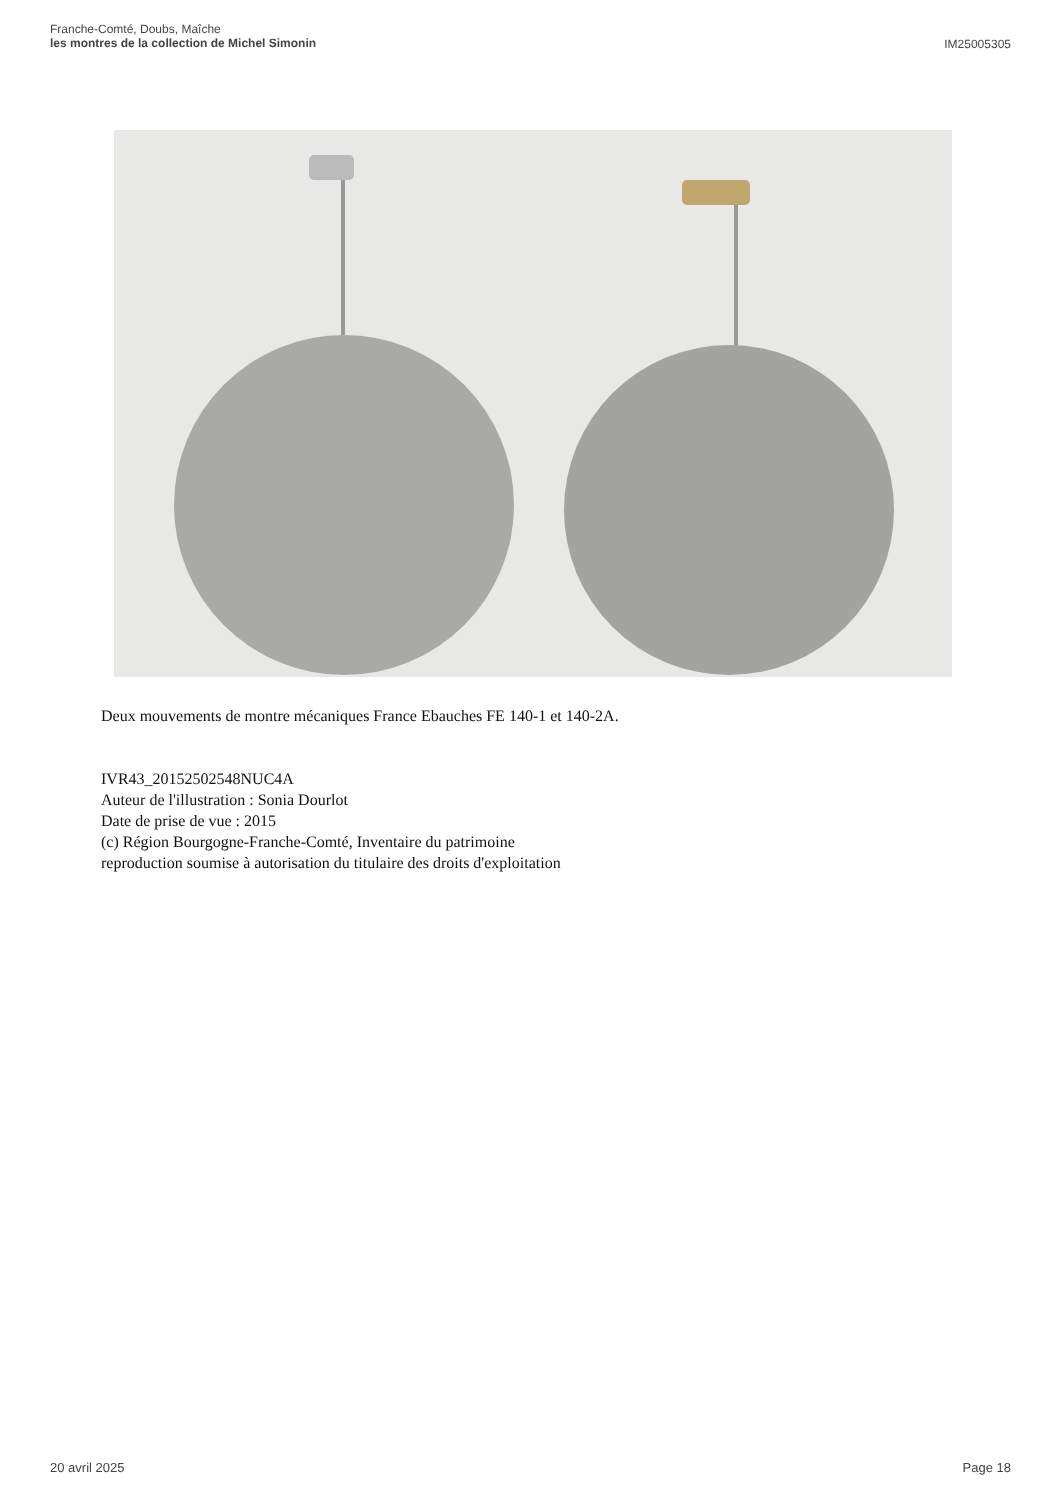Franche-Comté, Doubs, Maîche
les montres de la collection de Michel Simonin
IM25005305
Deux mouvements de montre mécaniques France Ebauches FE 140-1 et 140-2A.
IVR43_20152502548NUC4A
Auteur de l'illustration : Sonia Dourlot
Date de prise de vue : 2015
(c) Région Bourgogne-Franche-Comté, Inventaire du patrimoine
reproduction soumise à autorisation du titulaire des droits d'exploitation
20 avril 2025 Page 18